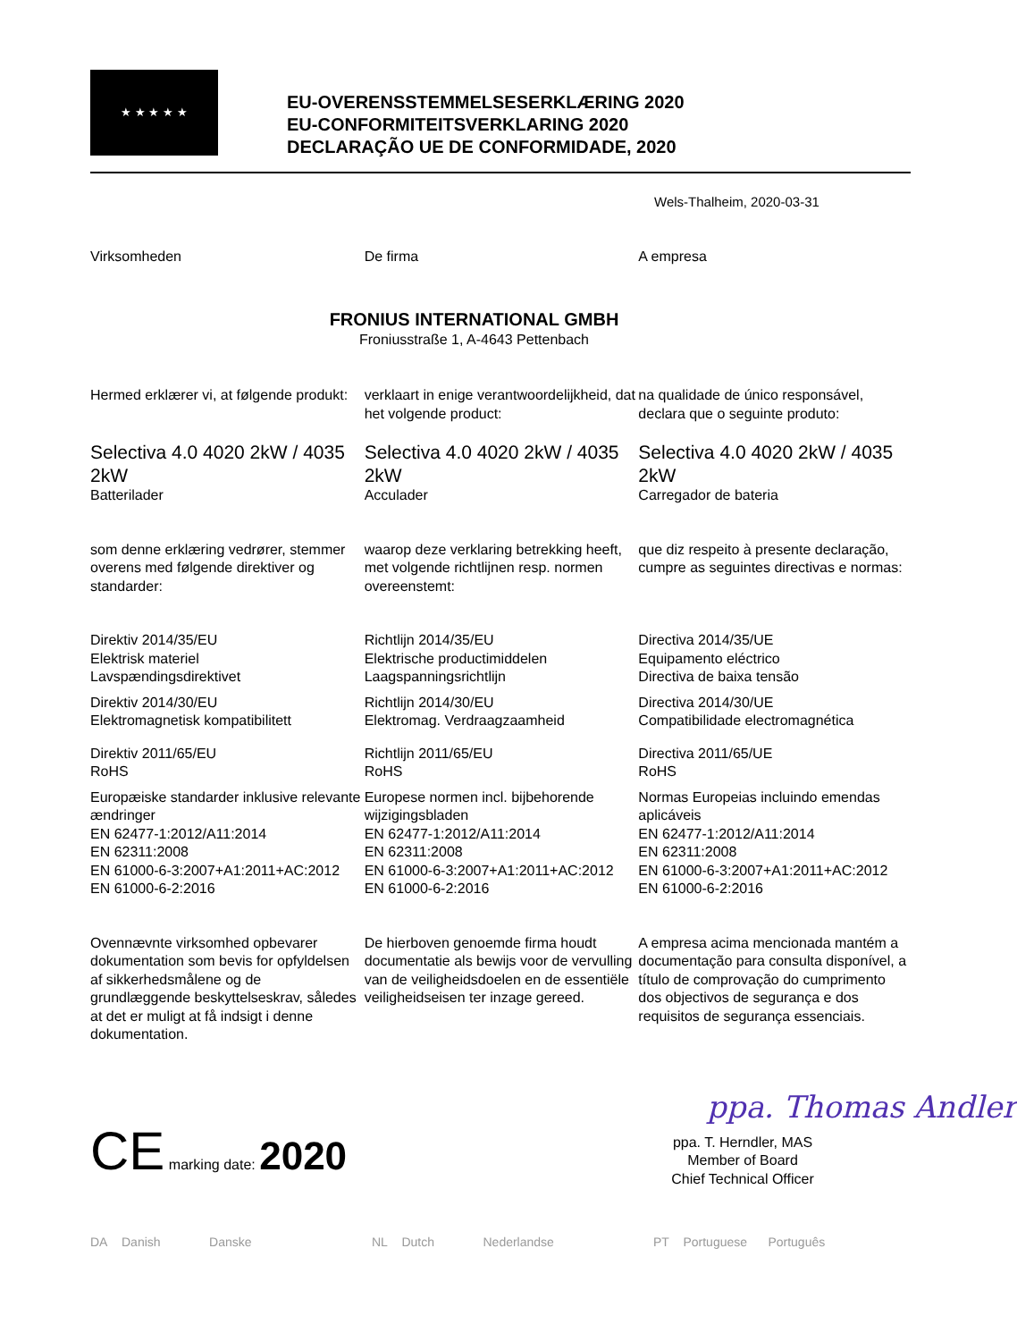★ ★ ★ ★ ★
EU-OVERENSSTEMMELSESERKLÆRING 2020
EU-CONFORMITEITSVERKLARING 2020
DECLARAÇÃO UE DE CONFORMIDADE, 2020
Wels-Thalheim, 2020-03-31
Virksomheden De firma A empresa
FRONIUS INTERNATIONAL GMBH
Froniusstraße 1, A-4643 Pettenbach
Hermed erklærer vi, at følgende produkt:
verklaart in enige verantwoordelijkheid, dat het volgende product:
na qualidade de único responsável, declara que o seguinte produto:
Selectiva 4.0 4020 2kW / 4035 2kW
Batterilader
Selectiva 4.0 4020 2kW / 4035 2kW
Acculader
Selectiva 4.0 4020 2kW / 4035 2kW
Carregador de bateria
som denne erklæring vedrører, stemmer overens med følgende direktiver og standarder:
waarop deze verklaring betrekking heeft, met volgende richtlijnen resp. normen overeenstemt:
que diz respeito à presente declaração, cumpre as seguintes directivas e normas:
Direktiv 2014/35/EU
Elektrisk materiel
Lavspændingsdirektivet
Direktiv 2014/30/EU
Elektromagnetisk kompatibilitett
Direktiv 2011/65/EU
RoHS
Europæiske standarder inklusive relevante ændringer
EN 62477-1:2012/A11:2014
EN 62311:2008
EN 61000-6-3:2007+A1:2011+AC:2012
EN 61000-6-2:2016
Richtlijn 2014/35/EU
Elektrische productimiddelen
Laagspanningsrichtlijn
Richtlijn 2014/30/EU
Elektromag. Verdraagzaamheid
Richtlijn 2011/65/EU
RoHS
Europese normen incl. bijbehorende wijzigingsbladen
EN 62477-1:2012/A11:2014
EN 62311:2008
EN 61000-6-3:2007+A1:2011+AC:2012
EN 61000-6-2:2016
Directiva 2014/35/UE
Equipamento eléctrico
Directiva de baixa tensão
Directiva 2014/30/UE
Compatibilidade electromagnética
Directiva 2011/65/UE
RoHS
Normas Europeias incluindo emendas aplicáveis
EN 62477-1:2012/A11:2014
EN 62311:2008
EN 61000-6-3:2007+A1:2011+AC:2012
EN 61000-6-2:2016
Ovennævnte virksomhed opbevarer dokumentation som bevis for opfyldelsen af sikkerhedsmålene og de grundlæggende beskyttelseskrav, således at det er muligt at få indsigt i denne dokumentation.
De hierboven genoemde firma houdt documentatie als bewijs voor de vervulling van de veiligheidsdoelen en de essentiële veiligheidseisen ter inzage gereed.
A empresa acima mencionada mantém a documentação para consulta disponível, a título de comprovação do cumprimento dos objectivos de segurança e dos requisitos de segurança essenciais.
CE marking date: 2020
ppa. Thomas Andler
ppa. T. Herndler, MAS
Member of Board
Chief Technical Officer
DA Danish Danske NL Dutch Nederlandse PT Portuguese Português